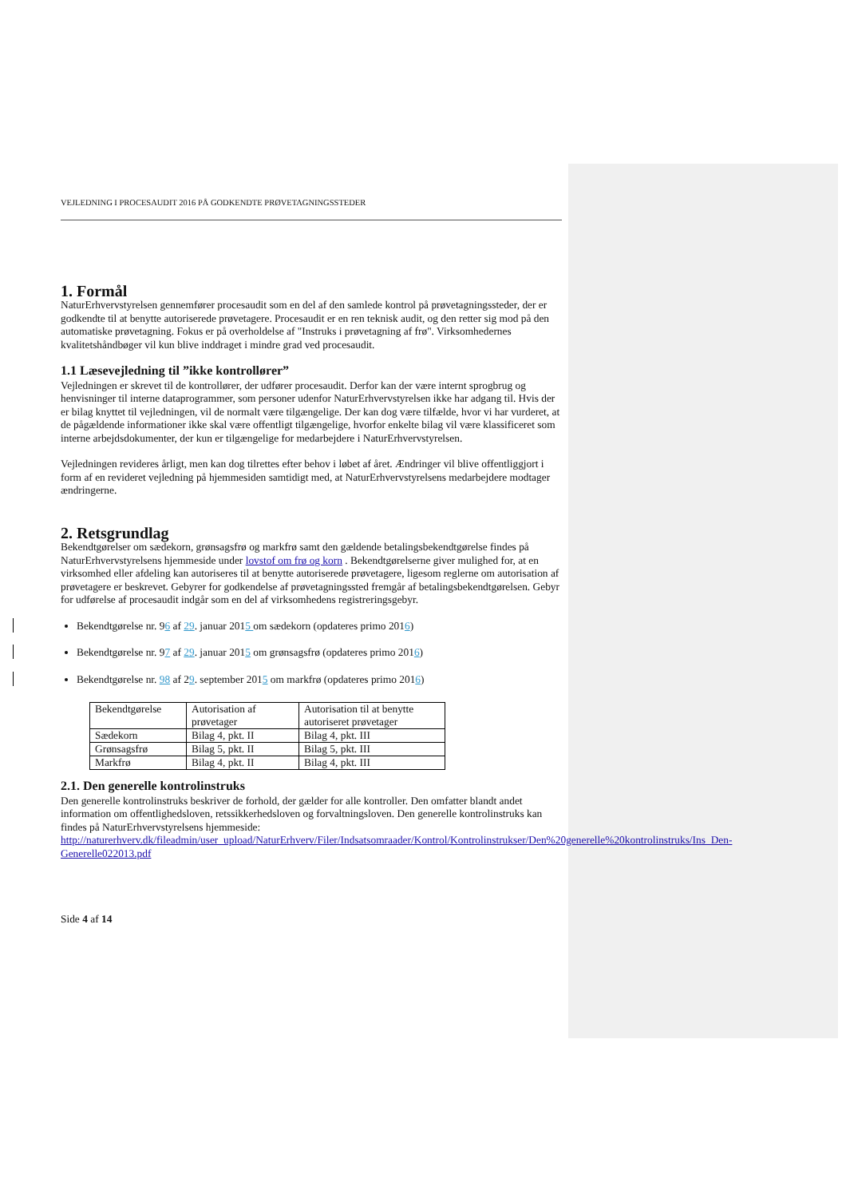VEJLEDNING I PROCESAUDIT 2016 PÅ GODKENDTE PRØVETAGNINGSSTEDER
1. Formål
NaturErhvervstyrelsen gennemfører procesaudit som en del af den samlede kontrol på prøvetagningssteder, der er godkendte til at benytte autoriserede prøvetagere. Procesaudit er en ren teknisk audit, og den retter sig mod på den automatiske prøvetagning. Fokus er på overholdelse af "Instruks i prøvetagning af frø". Virksomhedernes kvalitetshåndbøger vil kun blive inddraget i mindre grad ved procesaudit.
1.1 Læsevejledning til ”ikke kontrollører”
Vejledningen er skrevet til de kontrollører, der udfører procesaudit. Derfor kan der være internt sprogbrug og henvisninger til interne dataprogrammer, som personer udenfor NaturErhvervstyrelsen ikke har adgang til. Hvis der er bilag knyttet til vejledningen, vil de normalt være tilgængelige. Der kan dog være tilfælde, hvor vi har vurderet, at de pågældende informationer ikke skal være offentligt tilgængelige, hvorfor enkelte bilag vil være klassificeret som interne arbejdsdokumenter, der kun er tilgængelige for medarbejdere i NaturErhvervstyrelsen.
Vejledningen revideres årligt, men kan dog tilrettes efter behov i løbet af året. Ændringer vil blive offentliggjort i form af en revideret vejledning på hjemmesiden samtidigt med, at NaturErhvervstyrelsens medarbejdere modtager ændringerne.
2. Retsgrundlag
Bekendtgørelser om sædekorn, grønsagsfrø og markfrø samt den gældende betalingsbekendtgørelse findes på NaturErhvervstyrelsens hjemmeside under lovstof om frø og korn . Bekendtgørelserne giver mulighed for, at en virksomhed eller afdeling kan autoriseres til at benytte autoriserede prøvetagere, ligesom reglerne om autorisation af prøvetagere er beskrevet. Gebyrer for godkendelse af prøvetagningssted fremgår af betalingsbekendtgørelsen. Gebyr for udførelse af procesaudit indgår som en del af virksomhedens registreringsgebyr.
Bekendtgørelse nr. 96 af 29. januar 2015 om sædekorn (opdateres primo 2016)
Bekendtgørelse nr. 97 af 29. januar 2015 om grønsagsfrø (opdateres primo 2016)
Bekendtgørelse nr. 98 af 29. september 2015 om markfrø (opdateres primo 2016)
| Bekendtgørelse | Autorisation af prøvetager | Autorisation til at benytte autoriseret prøvetager |
| Sædekorn | Bilag 4, pkt. II | Bilag 4, pkt. III |
| Grønsagsfrø | Bilag 5, pkt. II | Bilag 5, pkt. III |
| Markfrø | Bilag 4, pkt. II | Bilag 4, pkt. III |
2.1. Den generelle kontrolinstruks
Den generelle kontrolinstruks beskriver de forhold, der gælder for alle kontroller. Den omfatter blandt andet information om offentlighedsloven, retssikkerhedsloven og forvaltningsloven. Den generelle kontrolinstruks kan findes på NaturErhvervstyrelsens hjemmeside: http://naturerhverv.dk/fileadmin/user_upload/NaturErhverv/Filer/Indsatsomraader/Kontrol/Kontrolinstrukser/Den%20generelle%20kontrolinstruks/Ins_Den-Generelle022013.pdf
Side 4 af 14